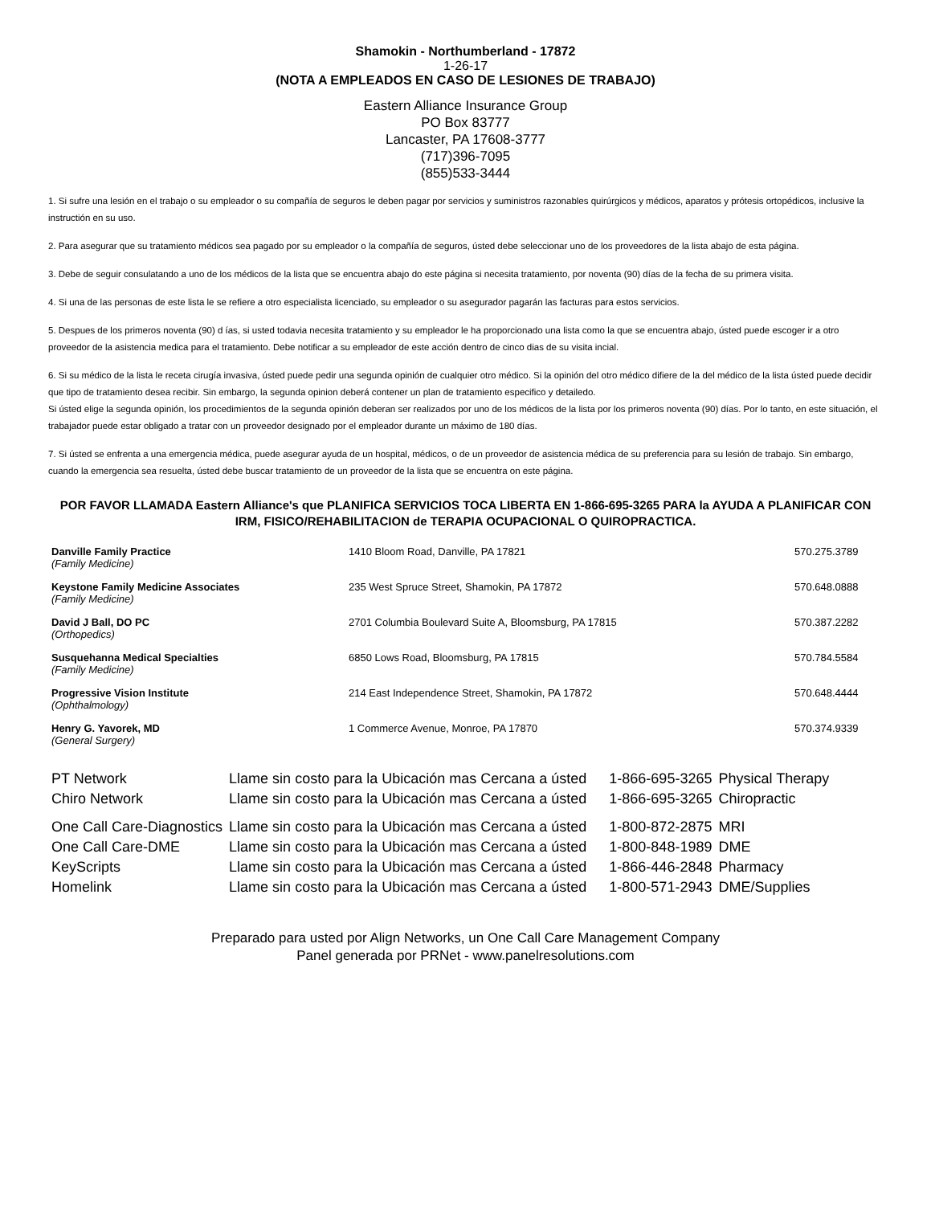Shamokin - Northumberland - 17872
1-26-17
(NOTA A EMPLEADOS EN CASO DE LESIONES DE TRABAJO)
Eastern Alliance Insurance Group
PO Box 83777
Lancaster, PA 17608-3777
(717)396-7095
(855)533-3444
1. Si sufre una lesión en el trabajo o su empleador o su compañía de seguros le deben pagar por servicios y suministros razonables quirúrgicos y médicos, aparatos y prótesis ortopédicos, inclusive la instructión en su uso.
2. Para asegurar que su tratamiento médicos sea pagado por su empleador o la compañía de seguros, ústed debe seleccionar uno de los proveedores de la lista abajo de esta página.
3. Debe de seguir consulatando a uno de los médicos de la lista que se encuentra abajo do este página si necesita tratamiento, por noventa (90) días de la fecha de su primera visita.
4. Si una de las personas de este lista le se refiere a otro especialista licenciado, su empleador o su asegurador pagarán las facturas para estos servicios.
5. Despues de los primeros noventa (90) d ías, si usted todavia necesita tratamiento y su empleador le ha proporcionado una lista como la que se encuentra abajo, ústed puede escoger ir a otro proveedor de la asistencia medica para el tratamiento. Debe notificar a su empleador de este acción dentro de cinco dias de su visita incial.
6. Si su médico de la lista le receta cirugía invasiva, ústed puede pedir una segunda opinión de cualquier otro médico. Si la opinión del otro médico difiere de la del médico de la lista ústed puede decidir que tipo de tratamiento desea recibir. Sin embargo, la segunda opinion deberá contener un plan de tratamiento especifico y detailedo.
Si ústed elige la segunda opinión, los procedimientos de la segunda opinión deberan ser realizados por uno de los médicos de la lista por los primeros noventa (90) días. Por lo tanto, en este situación, el trabajador puede estar obligado a tratar con un proveedor designado por el empleador durante un máximo de 180 días.
7. Si ústed se enfrenta a una emergencia médica, puede asegurar ayuda de un hospital, médicos, o de un proveedor de asistencia médica de su preferencia para su lesión de trabajo. Sin embargo, cuando la emergencia sea resuelta, ústed debe buscar tratamiento de un proveedor de la lista que se encuentra on este página.
POR FAVOR LLAMADA Eastern Alliance's que PLANIFICA SERVICIOS TOCA LIBERTA EN 1-866-695-3265 PARA la AYUDA A PLANIFICAR CON IRM, FISICO/REHABILITACION de TERAPIA OCUPACIONAL O QUIROPRACTICA.
| Danville Family Practice (Family Medicine) | 1410 Bloom Road, Danville, PA 17821 | 570.275.3789 |
| Keystone Family Medicine Associates (Family Medicine) | 235 West Spruce Street, Shamokin, PA 17872 | 570.648.0888 |
| David J Ball, DO PC (Orthopedics) | 2701 Columbia Boulevard Suite A, Bloomsburg, PA 17815 | 570.387.2282 |
| Susquehanna Medical Specialties (Family Medicine) | 6850 Lows Road, Bloomsburg, PA 17815 | 570.784.5584 |
| Progressive Vision Institute (Ophthalmology) | 214 East Independence Street, Shamokin, PA 17872 | 570.648.4444 |
| Henry G. Yavorek, MD (General Surgery) | 1 Commerce Avenue, Monroe, PA 17870 | 570.374.9339 |
| PT Network | Llame sin costo para la Ubicación mas Cercana a ústed | 1-866-695-3265 | Physical Therapy |
| Chiro Network | Llame sin costo para la Ubicación mas Cercana a ústed | 1-866-695-3265 | Chiropractic |
| One Call Care-Diagnostics | Llame sin costo para la Ubicación mas Cercana a ústed | 1-800-872-2875 | MRI |
| One Call Care-DME | Llame sin costo para la Ubicación mas Cercana a ústed | 1-800-848-1989 | DME |
| KeyScripts | Llame sin costo para la Ubicación mas Cercana a ústed | 1-866-446-2848 | Pharmacy |
| Homelink | Llame sin costo para la Ubicación mas Cercana a ústed | 1-800-571-2943 | DME/Supplies |
Preparado para usted por Align Networks, un One Call Care Management Company
Panel generada por PRNet - www.panelresolutions.com